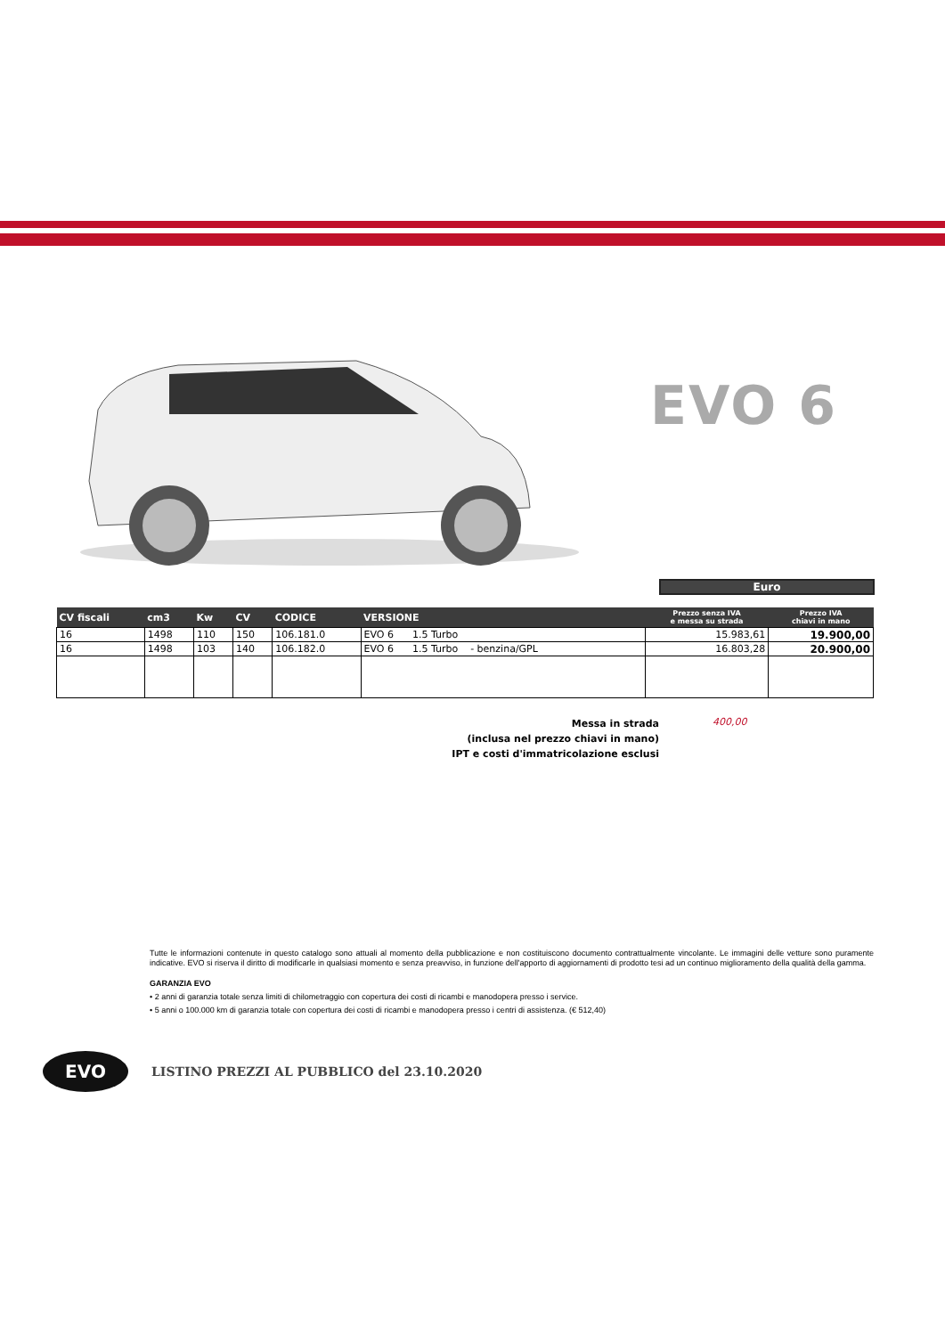EVO 6
Euro
| CV fiscali | cm3 | Kw | CV | CODICE | VERSIONE | Prezzo senza IVA e messa su strada | Prezzo IVA chiavi in mano |
| --- | --- | --- | --- | --- | --- | --- | --- |
| 16 | 1498 | 110 | 150 | 106.181.0 | EVO 6 1.5 Turbo | 15.983,61 | 19.900,00 |
| 16 | 1498 | 103 | 140 | 106.182.0 | EVO 6 1.5 Turbo - benzina/GPL | 16.803,28 | 20.900,00 |
Messa in strada
(inclusa nel prezzo chiavi in mano)
IPT e costi d'immatricolazione esclusi
400,00
Tutte le informazioni contenute in questo catalogo sono attuali al momento della pubblicazione e non costituiscono documento contrattualmente vincolante. Le immagini delle vetture sono puramente indicative. EVO si riserva il diritto di modificarle in qualsiasi momento e senza preavviso, in funzione dell'apporto di aggiornamenti di prodotto tesi ad un continuo miglioramento della qualità della gamma.
GARANZIA EVO
• 2 anni di garanzia totale senza limiti di chilometraggio con copertura dei costi di ricambi e manodopera presso i service.
• 5 anni o 100.000 km di garanzia totale con copertura dei costi di ricambi e manodopera presso i centri di assistenza. (€ 512,40)
EVO
LISTINO PREZZI AL PUBBLICO del 23.10.2020